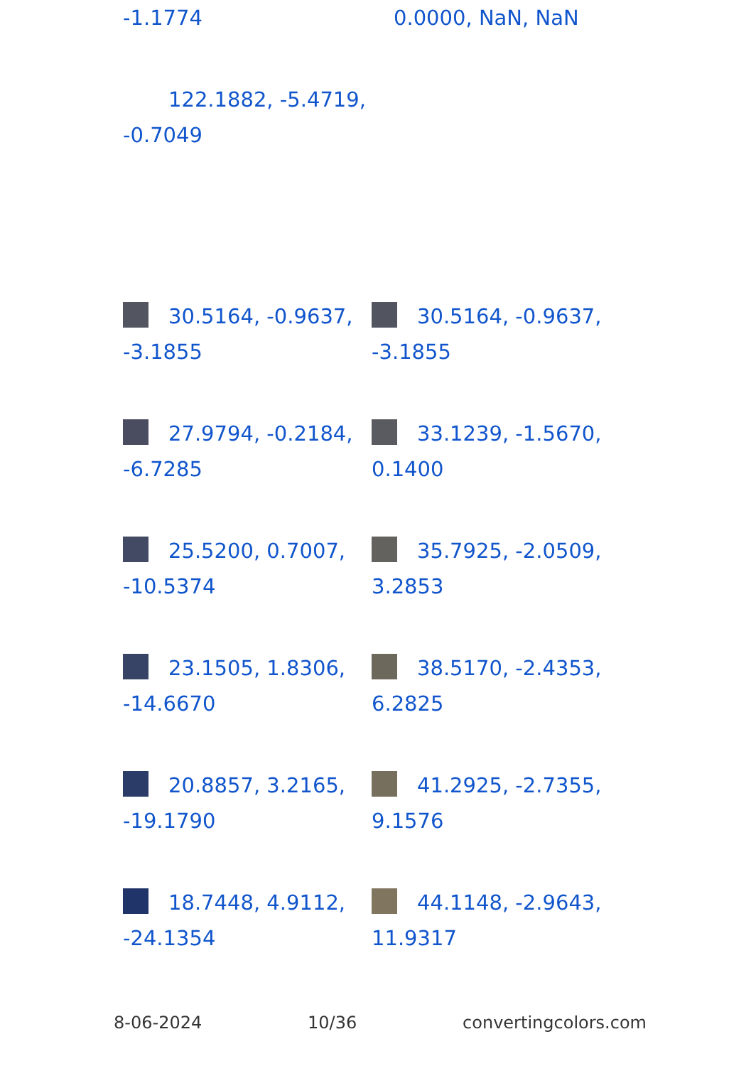-1.1774 0.0000, NaN, NaN
122.1882, -5.4719,
-0.7049
30.5164, -0.9637,
-3.1855
30.5164, -0.9637,
-3.1855
27.9794, -0.2184,
-6.7285
33.1239, -1.5670,
0.1400
25.5200, 0.7007,
-10.5374
35.7925, -2.0509,
3.2853
23.1505, 1.8306,
-14.6670
38.5170, -2.4353,
6.2825
20.8857, 3.2165,
-19.1790
41.2925, -2.7355,
9.1576
18.7448, 4.9112,
-24.1354
44.1148, -2.9643,
11.9317
8-06-2024 10/36 convertingcolors.com